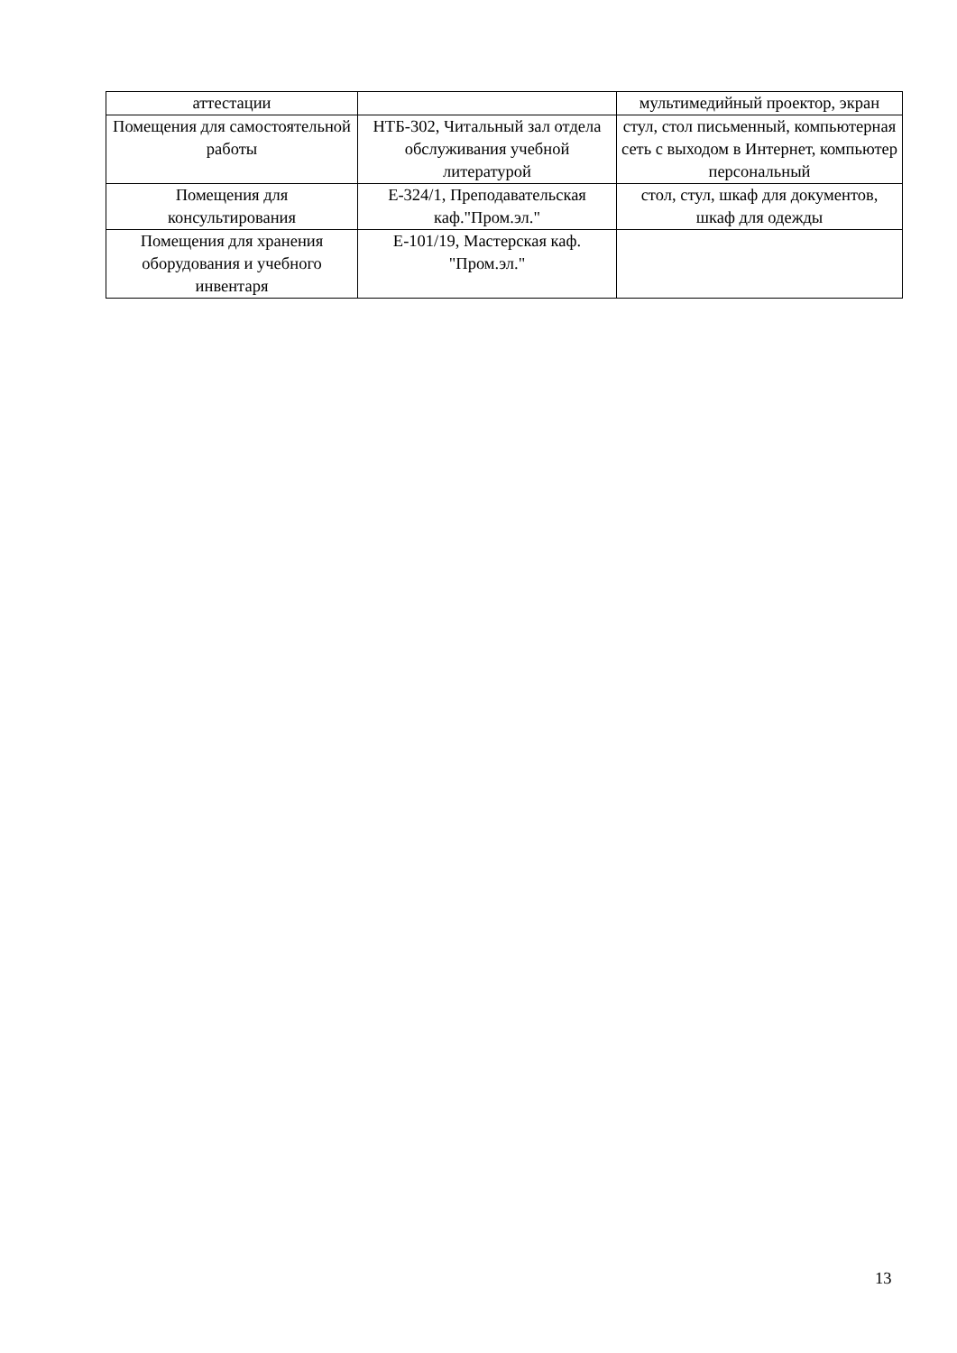| аттестации | | мультимедийный проектор, экран |
| Помещения для самостоятельной работы | НТБ-302, Читальный зал отдела обслуживания учебной литературой | стул, стол письменный, компьютерная сеть с выходом в Интернет, компьютер персональный |
| Помещения для консультирования | Е-324/1, Преподавательская каф."Пром.эл." | стол, стул, шкаф для документов, шкаф для одежды |
| Помещения для хранения оборудования и учебного инвентаря | Е-101/19, Мастерская каф. "Пром.эл." | |
13